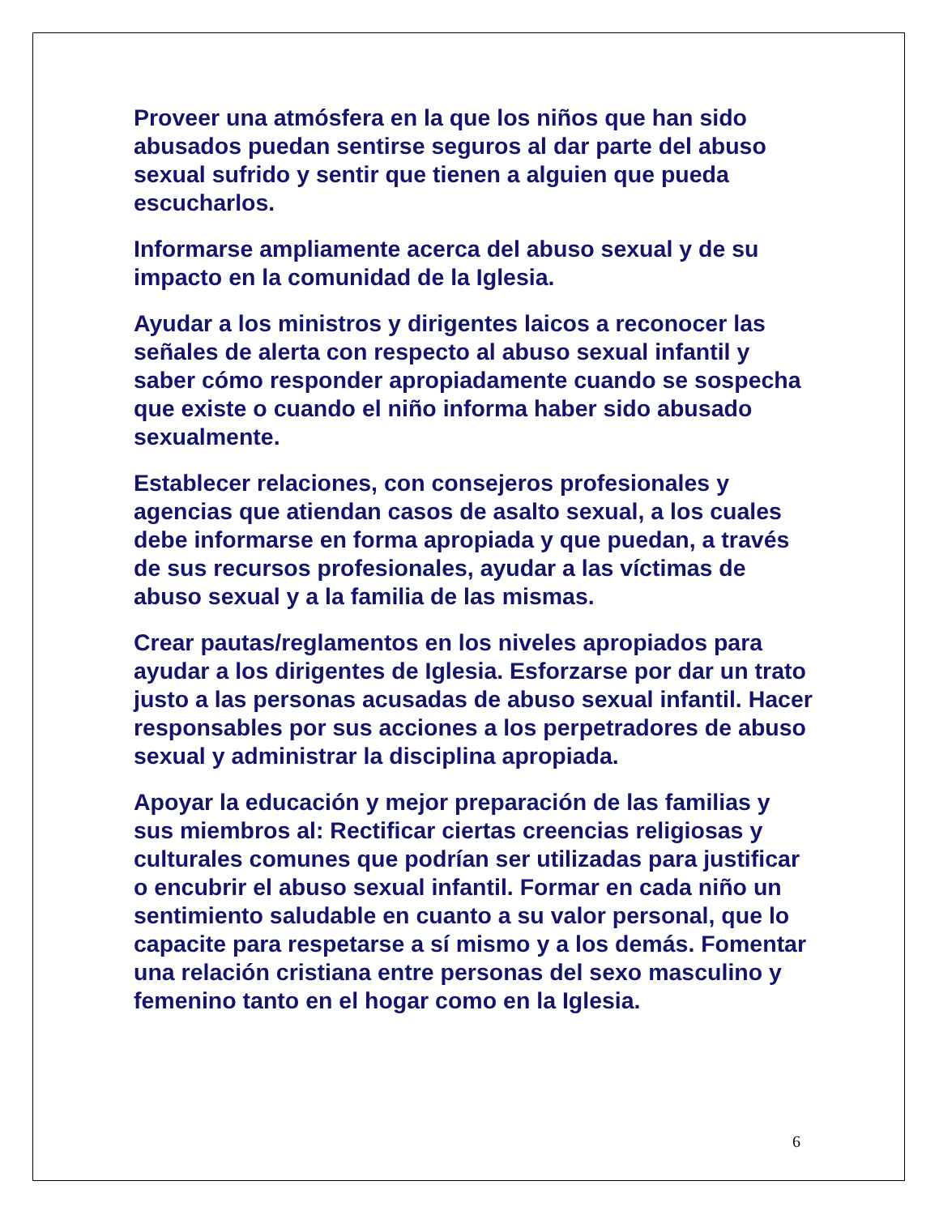Proveer una atmósfera en la que los niños que han sido abusados puedan sentirse seguros al dar parte del abuso sexual sufrido y sentir que tienen a alguien que pueda escucharlos.
Informarse ampliamente acerca del abuso sexual y de su impacto en la comunidad de la Iglesia.
Ayudar a los ministros y dirigentes laicos a reconocer las señales de alerta con respecto al abuso sexual infantil y saber cómo responder apropiadamente cuando se sospecha que existe o cuando el niño informa haber sido abusado sexualmente.
Establecer relaciones, con consejeros profesionales y agencias que atiendan casos de asalto sexual, a los cuales debe informarse en forma apropiada y que puedan, a través de sus recursos profesionales, ayudar a las víctimas de abuso sexual y a la familia de las mismas.
Crear pautas/reglamentos en los niveles apropiados para ayudar a los dirigentes de Iglesia. Esforzarse por dar un trato justo a las personas acusadas de abuso sexual infantil. Hacer responsables por sus acciones a los perpetradores de abuso sexual y administrar la disciplina apropiada.
Apoyar la educación y mejor preparación de las familias y sus miembros al: Rectificar ciertas creencias religiosas y culturales comunes que podrían ser utilizadas para justificar o encubrir el abuso sexual infantil. Formar en cada niño un sentimiento saludable en cuanto a su valor personal, que lo capacite para respetarse a sí mismo y a los demás. Fomentar una relación cristiana entre personas del sexo masculino y femenino tanto en el hogar como en la Iglesia.
6